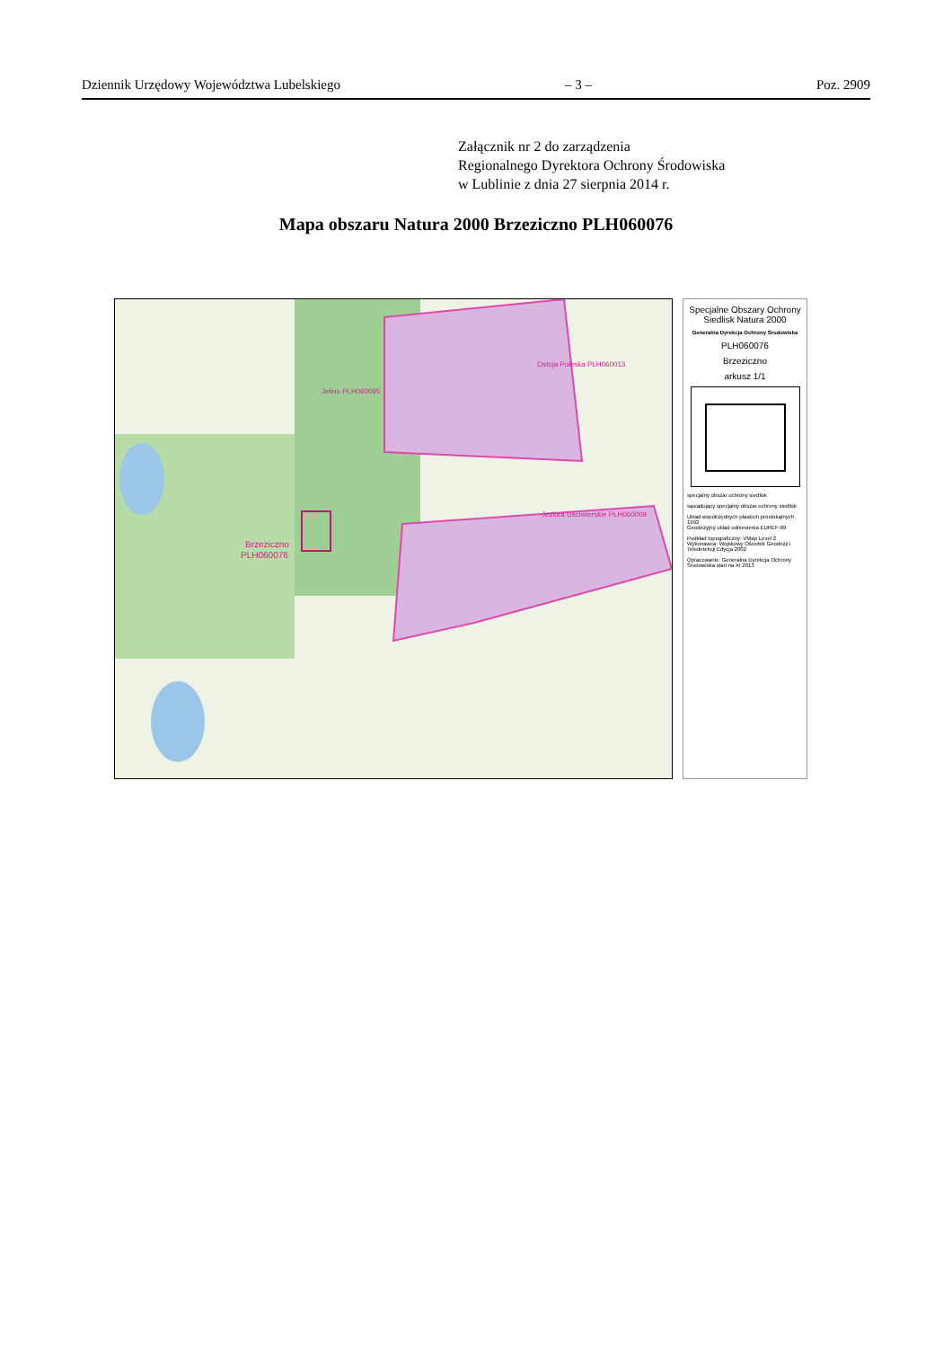Dziennik Urzędowy Województwa Lubelskiego – 3 – Poz. 2909
Załącznik nr 2 do zarządzenia
Regionalnego Dyrektora Ochrony Środowiska
w Lublinie z dnia 27 sierpnia 2014 r.
Mapa obszaru Natura 2000 Brzeziczno PLH060076
Brzeziczno
PLH060076
Jelino PLH060095
Ostoja Poleska PLH060013
Jeziora Uściwierskie PLH060009
Specjalne Obszary Ochrony Siedlisk Natura 2000
Generalna Dyrekcja Ochrony Środowiska
PLH060076
Brzeziczno
arkusz 1/1
specjalny obszar ochrony siedlisk
sąsiadujący specjalny obszar ochrony siedlisk
Układ współrzędnych płaskich prostokątnych 1992
Geodezyjny układ odniesienia EUREF-89
Podkład topograficzny: VMap Level 2
Wykonawca: Wojskowy Ośrodek Geodezji i Teledetekcji Edycja 2002
Opracowanie: Generalna Dyrekcja Ochrony Środowiska stan na XI 2013